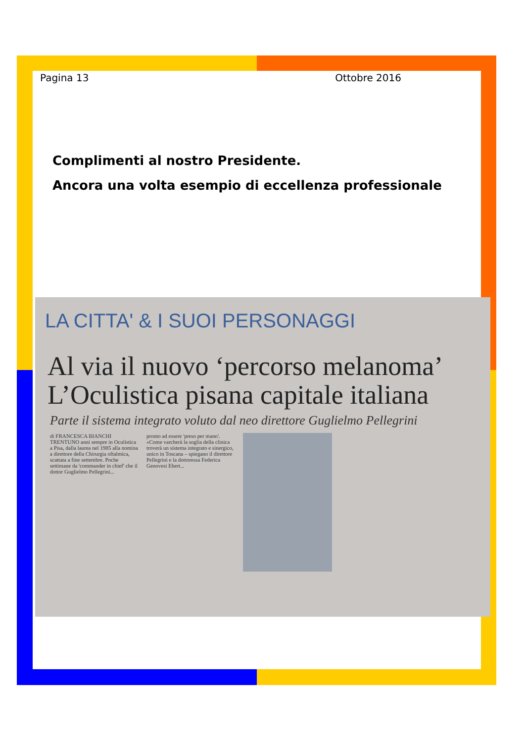Pagina 13 Ottobre 2016
Complimenti al nostro Presidente.
Ancora una volta esempio di eccellenza professionale
LA CITTA' & I SUOI PERSONAGGI
Al via il nuovo ‘percorso melanoma’
L’Oculistica pisana capitale italiana
Parte il sistema integrato voluto dal neo direttore Guglielmo Pellegrini
di FRANCESCA BIANCHI
TRENTUNO anni sempre in Oculistica a Pisa, dalla laurea nel 1985 alla nomina a direttore della Chirurgia oftalmica, scattata a fine settembre. Poche settimane da 'commander in chief' che il dottor Guglielmo Pellegrini...
pronto ad essere 'preso per mano'. «Come varcherà la soglia della clinica troverà un sistema integrato e sinergico, unico in Toscana – spiegano il direttore Pellegrini e la dottoressa Federica Genovesi Ebert...